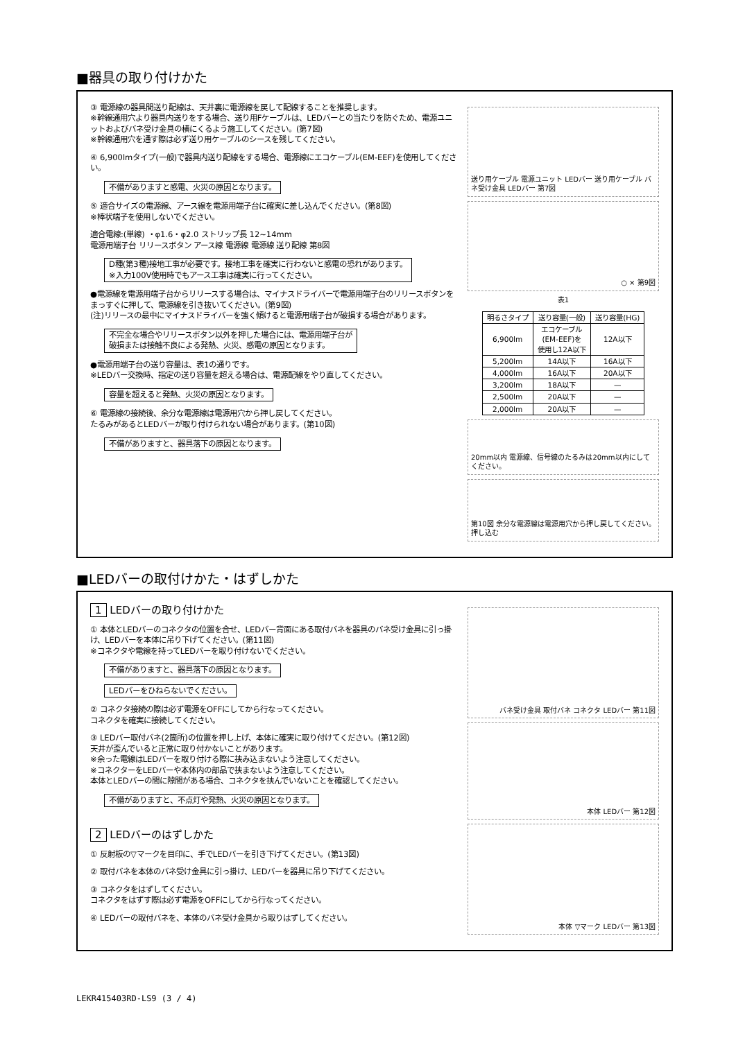■器具の取り付けかた
③ 電源線の器具間送り配線は、天井裏に電源線を戻して配線することを推奨します。
※幹線通用穴より器具内送りをする場合、送り用Fケーブルは、LEDバーとの当たりを防ぐため、電源ユニットおよびバネ受け金具の横にくるよう施工してください。(第7図)
※幹線通用穴を通す際は必ず送り用ケーブルのシースを残してください。
④ 6,900lmタイプ(一般)で器具内送り配線をする場合、電源線にエコケーブル(EM-EEF)を使用してください。
不備がありますと感電、火災の原因となります。
⑤ 適合サイズの電源線、アース線を電源用端子台に確実に差し込んでください。(第8図)
※棒状端子を使用しないでください。
適合電線:(単線) ・φ1.6・φ2.0 ストリップ長 12~14mm
電源用端子台 リリースボタン アース線 電源線 電源線 送り配線 第8図
D種(第3種)接地工事が必要です。接地工事を確実に行わないと感電の恐れがあります。
※入力100V使用時でもアース工事は確実に行ってください。
●電源線を電源用端子台からリリースする場合は、マイナスドライバーで電源用端子台のリリースボタンをまっすぐに押して、電源線を引き抜いてください。(第9図)
(注)リリースの最中にマイナスドライバーを強く傾けると電源用端子台が破損する場合があります。
不完全な場合やリリースボタン以外を押した場合には、電源用端子台が
破損または接触不良による発熱、火災、感電の原因となります。
●電源用端子台の送り容量は、表1の通りです。
※LEDバー交換時、指定の送り容量を超える場合は、電源配線をやり直してください。
容量を超えると発熱、火災の原因となります。
⑥ 電源線の接続後、余分な電源線は電源用穴から押し戻してください。
たるみがあるとLEDバーが取り付けられない場合があります。(第10図)
不備がありますと、器具落下の原因となります。
送り用ケーブル 電源ユニット LEDバー 送り用ケーブル バネ受け金具 LEDバー 第7図
○ × 第9図
表1
| 明るさタイプ | 送り容量(一般) | 送り容量(HG) |
| --- | --- | --- |
| 6,900lm | エコケーブル (EM-EEF)を 使用し12A以下 | 12A以下 |
| 5,200lm | 14A以下 | 16A以下 |
| 4,000lm | 16A以下 | 20A以下 |
| 3,200lm | 18A以下 | — |
| 2,500lm | 20A以下 | — |
| 2,000lm | 20A以下 | — |
20mm以内 電源線、信号線のたるみは20mm以内にしてください。
第10図 余分な電源線は電源用穴から押し戻してください。 押し込む
■LEDバーの取付けかた・はずしかた
1 LEDバーの取り付けかた
① 本体とLEDバーのコネクタの位置を合せ、LEDバー背面にある取付バネを器具のバネ受け金具に引っ掛け、LEDバーを本体に吊り下げてください。(第11図)
※コネクタや電線を持ってLEDバーを取り付けないでください。
不備がありますと、器具落下の原因となります。
LEDバーをひねらないでください。
② コネクタ接続の際は必ず電源をOFFにしてから行なってください。
コネクタを確実に接続してください。
③ LEDバー取付バネ(2箇所)の位置を押し上げ、本体に確実に取り付けてください。(第12図)
天井が歪んでいると正常に取り付かないことがあります。
※余った電線はLEDバーを取り付ける際に挟み込まないよう注意してください。
※コネクターをLEDバーや本体内の部品で挟まないよう注意してください。
本体とLEDバーの間に隙間がある場合、コネクタを挟んでいないことを確認してください。
不備がありますと、不点灯や発熱、火災の原因となります。
2 LEDバーのはずしかた
① 反射板の▽マークを目印に、手でLEDバーを引き下げてください。(第13図)
② 取付バネを本体のバネ受け金具に引っ掛け、LEDバーを器具に吊り下げてください。
③ コネクタをはずしてください。
コネクタをはずす際は必ず電源をOFFにしてから行なってください。
④ LEDバーの取付バネを、本体のバネ受け金具から取りはずしてください。
バネ受け金具 取付バネ コネクタ LEDバー 第11図
本体 LEDバー 第12図
本体 ▽マーク LEDバー 第13図
LEKR415403RD-LS9 (3 / 4)